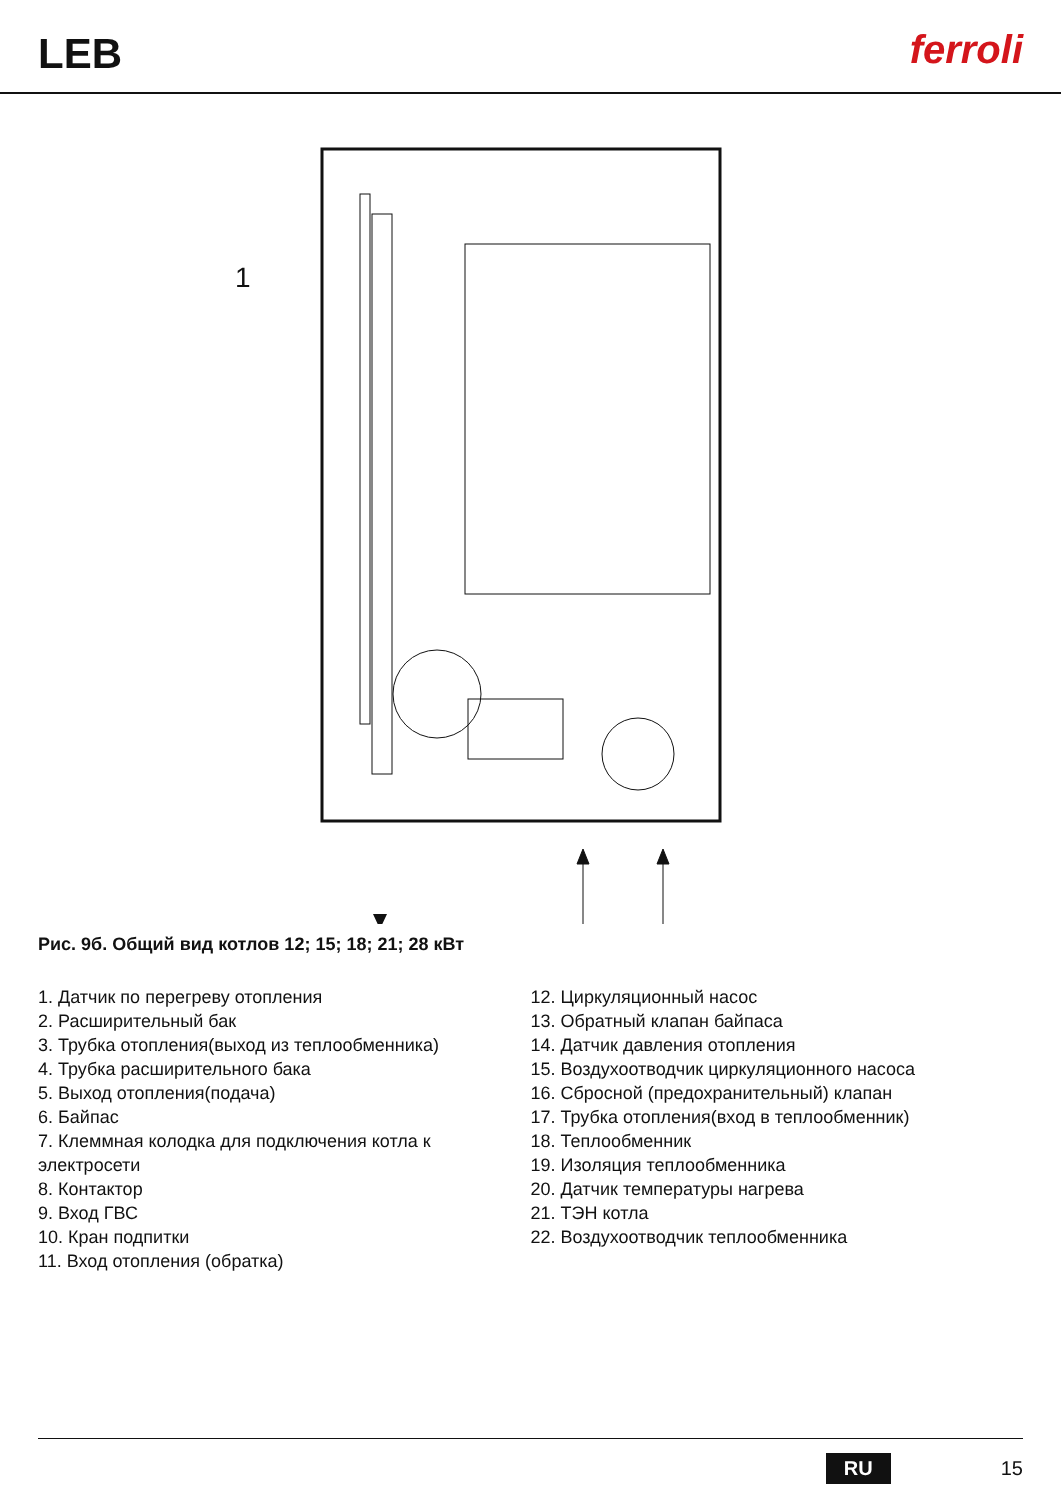LEB
ferroli
1
Рис. 9б. Общий вид котлов 12; 15; 18; 21; 28 кВт
1. Датчик по перегреву отопления
2. Расширительный бак
3. Трубка отопления(выход из теплообменника)
4. Трубка расширительного бака
5. Выход отопления(подача)
6. Байпас
7. Клеммная колодка для подключения котла к электросети
8. Контактор
9. Вход ГВС
10. Кран подпитки
11. Вход отопления (обратка)
12. Циркуляционный насос
13. Обратный клапан байпаса
14. Датчик давления отопления
15. Воздухоотводчик циркуляционного насоса
16. Сбросной (предохранительный) клапан
17. Трубка отопления(вход в теплообменник)
18. Теплообменник
19. Изоляция теплообменника
20. Датчик температуры нагрева
21. ТЭН котла
22. Воздухоотводчик теплообменника
RU 15